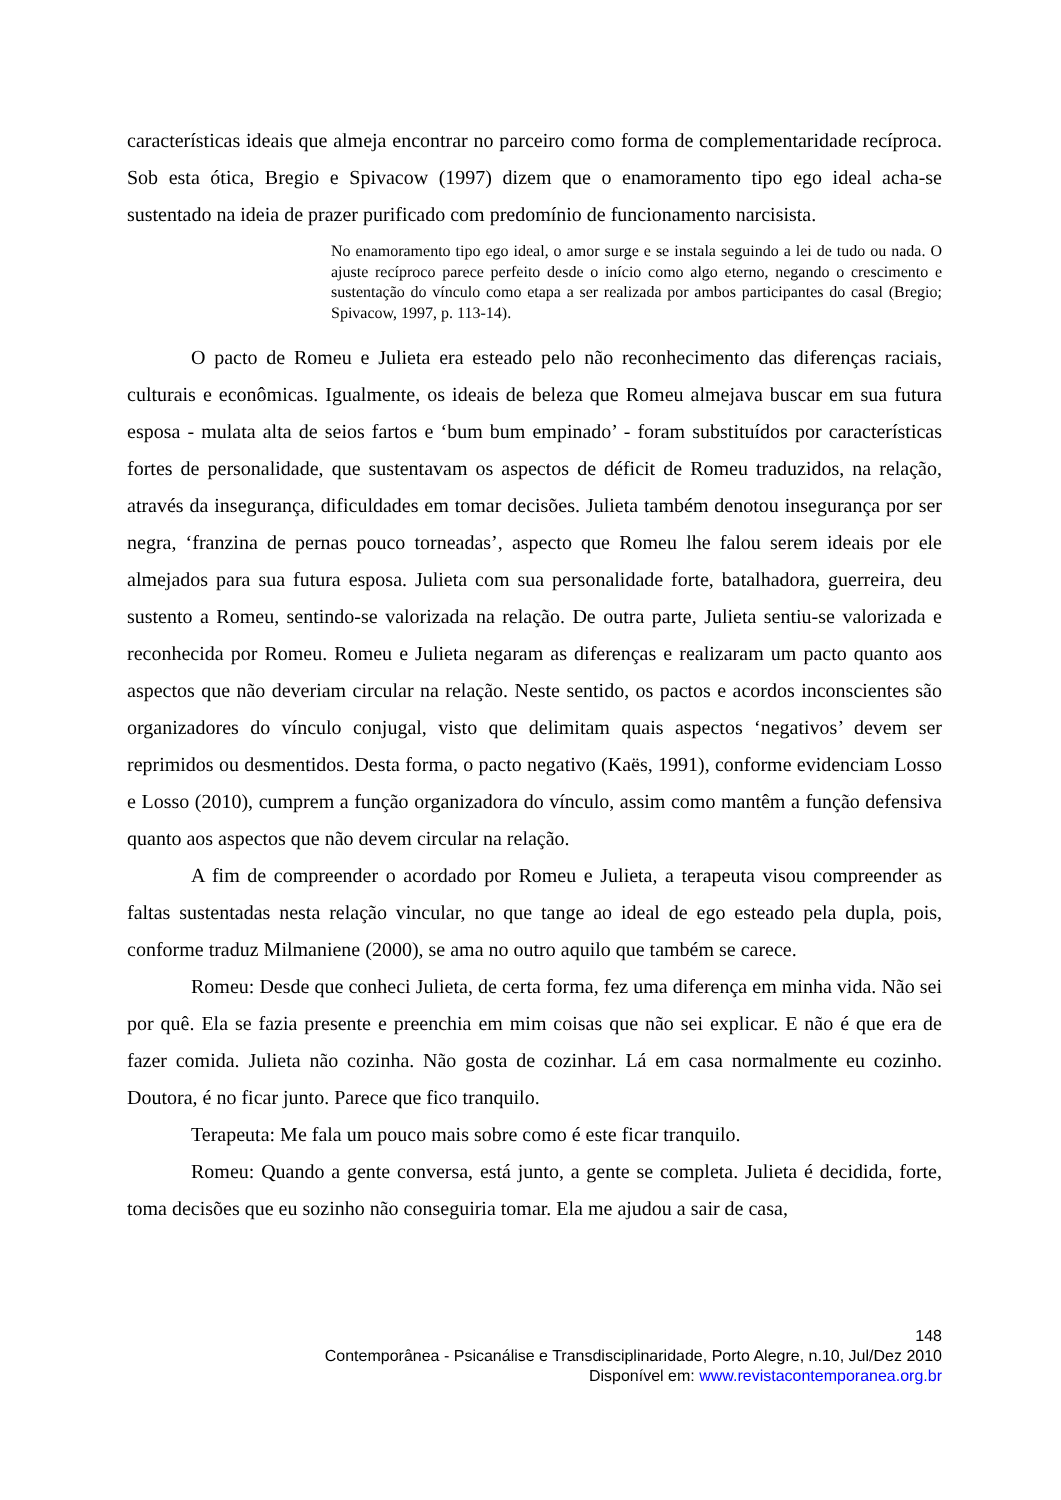características ideais que almeja encontrar no parceiro como forma de complementaridade recíproca. Sob esta ótica, Bregio e Spivacow (1997) dizem que o enamoramento tipo ego ideal acha-se sustentado na ideia de prazer purificado com predomínio de funcionamento narcisista.
No enamoramento tipo ego ideal, o amor surge e se instala seguindo a lei de tudo ou nada. O ajuste recíproco parece perfeito desde o início como algo eterno, negando o crescimento e sustentação do vínculo como etapa a ser realizada por ambos participantes do casal (Bregio; Spivacow, 1997, p. 113-14).
O pacto de Romeu e Julieta era esteado pelo não reconhecimento das diferenças raciais, culturais e econômicas. Igualmente, os ideais de beleza que Romeu almejava buscar em sua futura esposa - mulata alta de seios fartos e ‘bum bum empinado’ - foram substituídos por características fortes de personalidade, que sustentavam os aspectos de déficit de Romeu traduzidos, na relação, através da insegurança, dificuldades em tomar decisões. Julieta também denotou insegurança por ser negra, ‘franzina de pernas pouco torneadas’, aspecto que Romeu lhe falou serem ideais por ele almejados para sua futura esposa. Julieta com sua personalidade forte, batalhadora, guerreira, deu sustento a Romeu, sentindo-se valorizada na relação. De outra parte, Julieta sentiu-se valorizada e reconhecida por Romeu. Romeu e Julieta negaram as diferenças e realizaram um pacto quanto aos aspectos que não deveriam circular na relação. Neste sentido, os pactos e acordos inconscientes são organizadores do vínculo conjugal, visto que delimitam quais aspectos ‘negativos’ devem ser reprimidos ou desmentidos. Desta forma, o pacto negativo (Kaës, 1991), conforme evidenciam Losso e Losso (2010), cumprem a função organizadora do vínculo, assim como mantêm a função defensiva quanto aos aspectos que não devem circular na relação.
A fim de compreender o acordado por Romeu e Julieta, a terapeuta visou compreender as faltas sustentadas nesta relação vincular, no que tange ao ideal de ego esteado pela dupla, pois, conforme traduz Milmaniene (2000), se ama no outro aquilo que também se carece.
Romeu: Desde que conheci Julieta, de certa forma, fez uma diferença em minha vida. Não sei por quê. Ela se fazia presente e preenchia em mim coisas que não sei explicar. E não é que era de fazer comida. Julieta não cozinha. Não gosta de cozinhar. Lá em casa normalmente eu cozinho. Doutora, é no ficar junto. Parece que fico tranquilo.
Terapeuta: Me fala um pouco mais sobre como é este ficar tranquilo.
Romeu: Quando a gente conversa, está junto, a gente se completa. Julieta é decidida, forte, toma decisões que eu sozinho não conseguiria tomar. Ela me ajudou a sair de casa,
148
Contemporânea - Psicanálise e Transdisciplinaridade, Porto Alegre, n.10, Jul/Dez 2010
Disponível em: www.revistacontemporanea.org.br